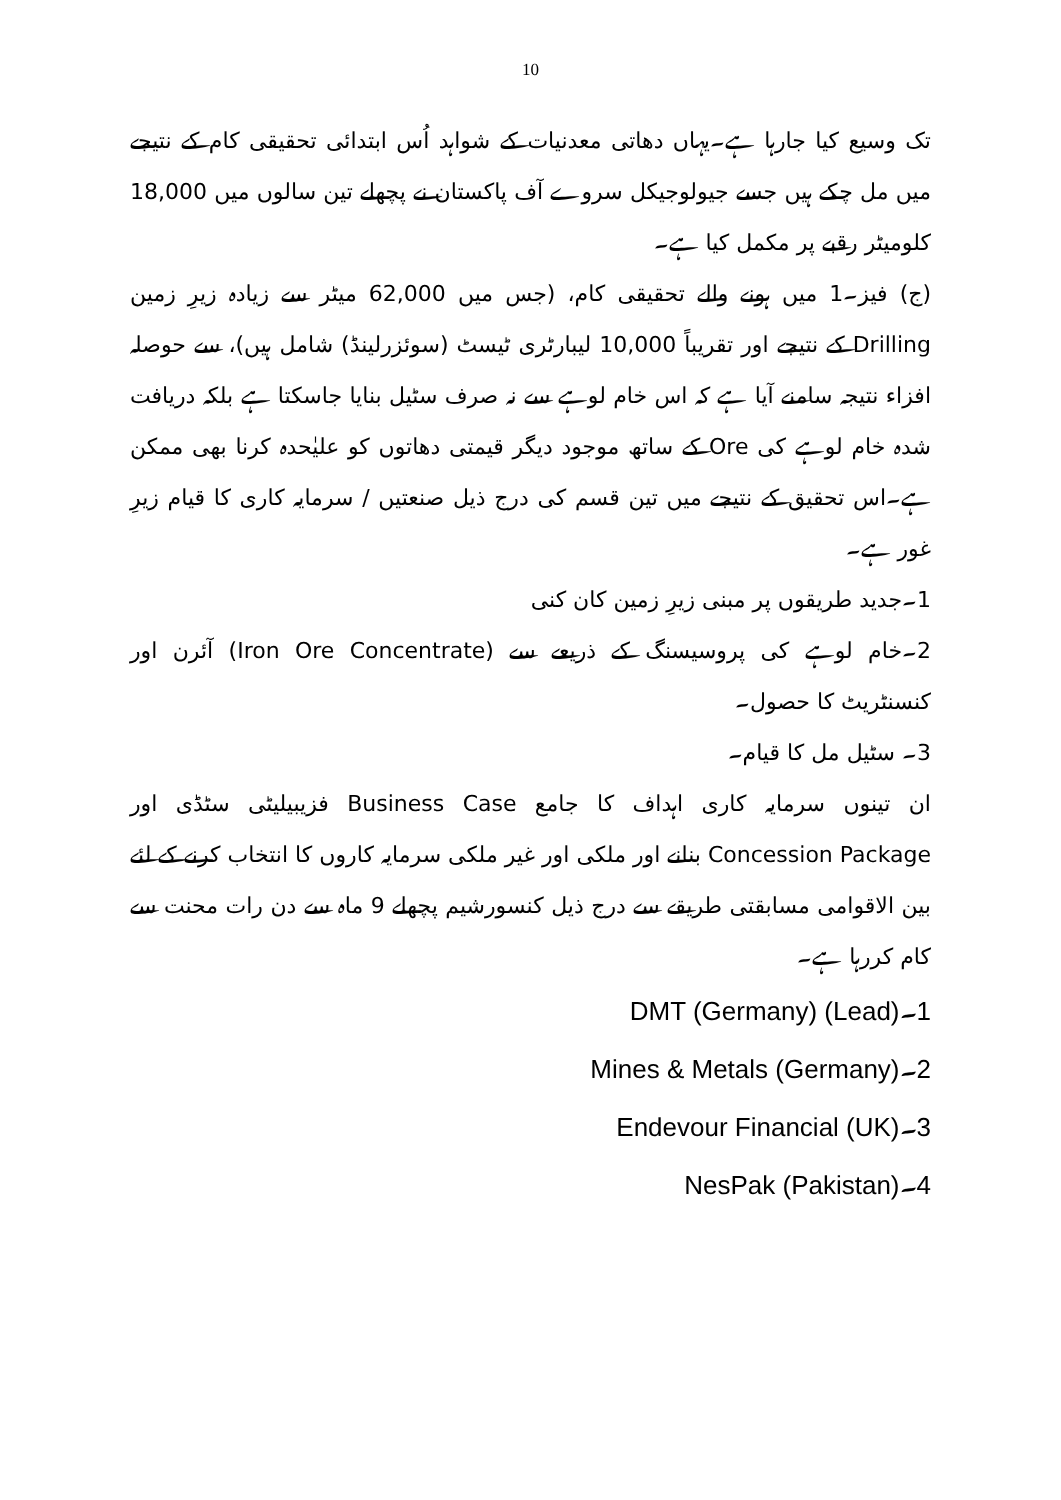10
تک وسیع کیا جارہا ہے۔یہاں دھاتی معدنیات کے شواہد اُس ابتدائی تحقیقی کام کے نتیجے میں مل چکے ہیں جسے جیولوجیکل سروے آف پاکستان نے پچھلے تین سالوں میں 18,000 کلومیٹر رقبے پر مکمل کیا ہے۔
(ج) فیز۔1 میں ہونے والے تحقیقی کام، (جس میں 62,000 میٹر سے زیادہ زیرِ زمین Drilling کے نتیجے اور تقریباً 10,000 لیبارٹری ٹیسٹ (سوئزرلینڈ) شامل ہیں)، سے حوصلہ افزاء نتیجہ سامنے آیا ہے کہ اس خام لوہے سے نہ صرف سٹیل بنایا جاسکتا ہے بلکہ دریافت شدہ خام لوہے کی Ore کے ساتھ موجود دیگر قیمتی دھاتوں کو علیٰحدہ کرنا بھی ممکن ہے۔اس تحقیق کے نتیجے میں تین قسم کی درج ذیل صنعتیں / سرمایہ کاری کا قیام زیرِ غور ہے۔
1۔جدید طریقوں پر مبنی زیرِ زمین کان کنی
2۔خام لوہے کی پروسیسنگ کے ذریعے سے (Iron Ore Concentrate) آئرن اور کنسنٹریٹ کا حصول۔
3۔ سٹیل مل کا قیام۔
ان تینوں سرمایہ کاری اہداف کا جامع Business Case فزیبیلیٹی سٹڈی اور Concession Package بنانے اور ملکی اور غیر ملکی سرمایہ کاروں کا انتخاب کرنے کے لئے بین الاقوامی مسابقتی طریقے سے درج ذیل کنسورشیم پچھلے 9 ماہ سے دن رات محنت سے کام کررہا ہے۔
1۔DMT (Germany) (Lead)
2۔Mines & Metals (Germany)
3۔Endevour Financial (UK)
4۔NesPak (Pakistan)